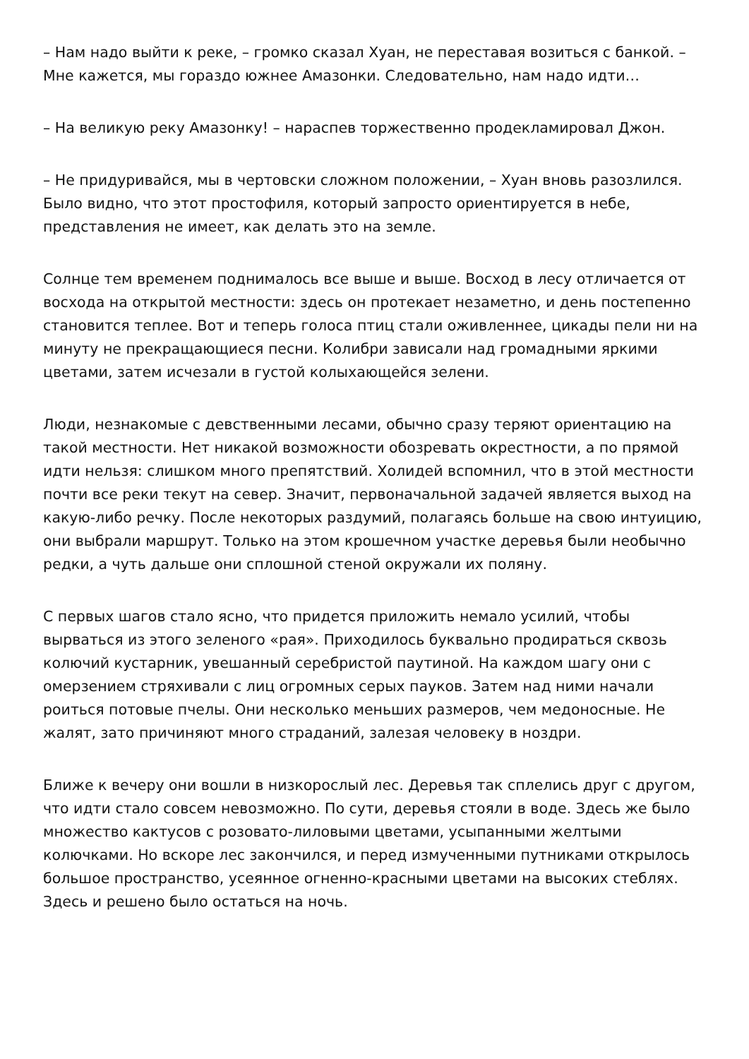– Нам надо выйти к реке, – громко сказал Хуан, не переставая возиться с банкой. – Мне кажется, мы гораздо южнее Амазонки. Следовательно, нам надо идти…
– На великую реку Амазонку! – нараспев торжественно продекламировал Джон.
– Не придуривайся, мы в чертовски сложном положении, – Хуан вновь разозлился. Было видно, что этот простофиля, который запросто ориентируется в небе, представления не имеет, как делать это на земле.
Солнце тем временем поднималось все выше и выше. Восход в лесу отличается от восхода на открытой местности: здесь он протекает незаметно, и день постепенно становится теплее. Вот и теперь голоса птиц стали оживленнее, цикады пели ни на минуту не прекращающиеся песни. Колибри зависали над громадными яркими цветами, затем исчезали в густой колыхающейся зелени.
Люди, незнакомые с девственными лесами, обычно сразу теряют ориентацию на такой местности. Нет никакой возможности обозревать окрестности, а по прямой идти нельзя: слишком много препятствий. Холидей вспомнил, что в этой местности почти все реки текут на север. Значит, первоначальной задачей является выход на какую-либо речку. После некоторых раздумий, полагаясь больше на свою интуицию, они выбрали маршрут. Только на этом крошечном участке деревья были необычно редки, а чуть дальше они сплошной стеной окружали их поляну.
С первых шагов стало ясно, что придется приложить немало усилий, чтобы вырваться из этого зеленого «рая». Приходилось буквально продираться сквозь колючий кустарник, увешанный серебристой паутиной. На каждом шагу они с омерзением стряхивали с лиц огромных серых пауков. Затем над ними начали роиться потовые пчелы. Они несколько меньших размеров, чем медоносные. Не жалят, зато причиняют много страданий, залезая человеку в ноздри.
Ближе к вечеру они вошли в низкорослый лес. Деревья так сплелись друг с другом, что идти стало совсем невозможно. По сути, деревья стояли в воде. Здесь же было множество кактусов с розовато-лиловыми цветами, усыпанными желтыми колючками. Но вскоре лес закончился, и перед измученными путниками открылось большое пространство, усеянное огненно-красными цветами на высоких стеблях. Здесь и решено было остаться на ночь.